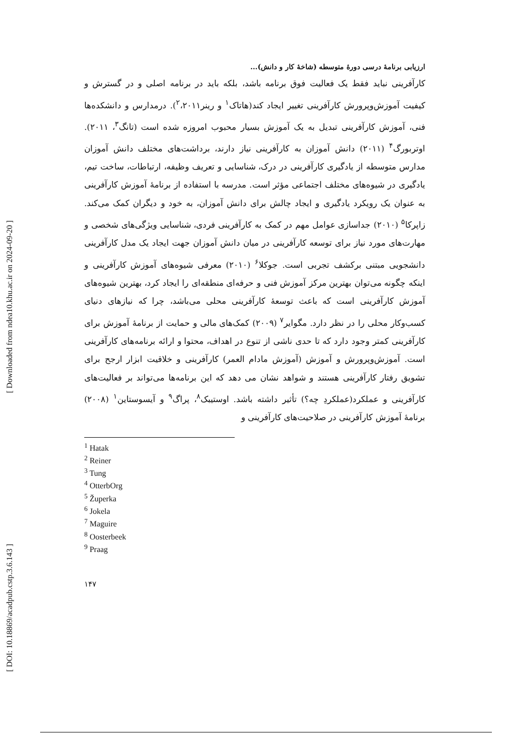[ DOI: 10.18869/acadpub.cstp.3.6.143 ] [ Downloaded from ndea10.khu.ac.ir on 2024-09-20 ]
ارزیابی برنامهٔ درسی دورهٔ متوسطه (شاخهٔ کار و دانش)...
کارآفرینی نباید فقط یک فعالیت فوق برنامه باشد، بلکه باید در برنامه اصلی و در گسترش و کیفیت آموزش‌وپرورش کارآفرینی تغییر ایجاد کند(هاتاک<sup>۱</sup> و رینر<sup>۲</sup>،۲۰۱۱). درمدارس و دانشکده‌ها فنی، آموزش کارآفرینی تبدیل به یک آموزش بسیار محبوب امروزه شده است (تانگ<sup>۳</sup>، ۲۰۱۱). اوتربورگ<sup>۴</sup> (۲۰۱۱) دانش آموزان به کارآفرینی نیاز دارند، برداشت‌های مختلف دانش آموزان مدارس متوسطه از یادگیری کارآفرینی در درک، شناسایی و تعریف وظیفه، ارتباطات، ساخت تیم، یادگیری در شیوه‌های مختلف اجتماعی مؤثر است. مدرسه با استفاده از برنامهٔ آموزش کارآفرینی به عنوان یک رویکرد یادگیری و ایجاد چالش برای دانش آموزان، به خود و دیگران کمک می‌کند. زاپرکا<sup>۵</sup> (۲۰۱۰) جداسازی عوامل مهم در کمک به کارآفرینی فردی، شناسایی ویژگی‌های شخصی و مهارت‌های مورد نیاز برای توسعه کارآفرینی در میان دانش آموزان جهت ایجاد یک مدل کارآفرینی دانشجویی مبتنی برکشف تجربی است. جوکلا<sup>۶</sup> (۲۰۱۰) معرفی شیوه‌های آموزش کارآفرینی و اینکه چگونه می‌توان بهترین مرکز آموزش فنی و حرفه‌ای منطقه‌ای را ایجاد کرد، بهترین شیوه‌های آموزش کارآفرینی است که باعث توسعهٔ کارآفرینی محلی می‌باشد، چرا که نیازهای دنیای کسب‌وکار محلی را در نظر دارد. مگوایر<sup>۷</sup> (۲۰۰۹) کمک‌های مالی و حمایت از برنامهٔ آموزش برای کارآفرینی کمتر وجود دارد که تا حدی ناشی از تنوع در اهداف، محتوا و ارائه برنامه‌های کارآفرینی است. آموزش‌وپرورش و آموزش (آموزش مادام العمر) کارآفرینی و خلاقیت ابزار ارجح برای تشویق رفتار کارآفرینی هستند و شواهد نشان می دهد که این برنامه‌ها می‌تواند بر فعالیت‌های کارآفرینی و عملکرد(عملکردِ چه؟) تأثیر داشته باشد. اوستیبک<sup>۸</sup>، پراگ<sup>۹</sup> و آیسوستاین<sup>۱</sup> (۲۰۰۸) برنامهٔ آموزش کارآفرینی در صلاحیت‌های کارآفرینی و
<sup>1</sup> Hatak
<sup>2</sup> Reiner
<sup>3</sup> Tung
<sup>4</sup> OtterbOrg
<sup>5</sup> Župerka
<sup>6</sup> Jokela
<sup>7</sup> Maguire
<sup>8</sup> Oosterbeek
<sup>9</sup> Praag
۱۴۷